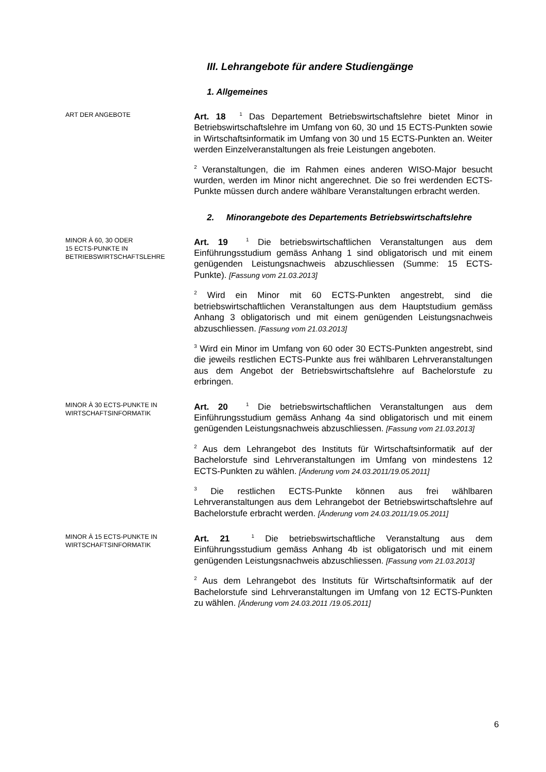III. Lehrangebote für andere Studiengänge
1. Allgemeines
ART DER ANGEBOTE
Art. 18 <sup>1</sup> Das Departement Betriebswirtschaftslehre bietet Minor in Betriebswirtschaftslehre im Umfang von 60, 30 und 15 ECTS-Punkten sowie in Wirtschaftsinformatik im Umfang von 30 und 15 ECTS-Punkten an. Weiter werden Einzelveranstaltungen als freie Leistungen angeboten.
<sup>2</sup> Veranstaltungen, die im Rahmen eines anderen WISO-Major besucht wurden, werden im Minor nicht angerechnet. Die so frei werdenden ECTS-Punkte müssen durch andere wählbare Veranstaltungen erbracht werden.
2. Minorangebote des Departements Betriebswirtschaftslehre
MINOR À 60, 30 ODER
15 ECTS-PUNKTE IN
BETRIEBSWIRTSCHAFTSLEHRE
Art. 19 <sup>1</sup> Die betriebswirtschaftlichen Veranstaltungen aus dem Einführungsstudium gemäss Anhang 1 sind obligatorisch und mit einem genügenden Leistungsnachweis abzuschliessen (Summe: 15 ECTS-Punkte). [Fassung vom 21.03.2013]
<sup>2</sup> Wird ein Minor mit 60 ECTS-Punkten angestrebt, sind die betriebswirtschaftlichen Veranstaltungen aus dem Hauptstudium gemäss Anhang 3 obligatorisch und mit einem genügenden Leistungsnachweis abzuschliessen. [Fassung vom 21.03.2013]
<sup>3</sup> Wird ein Minor im Umfang von 60 oder 30 ECTS-Punkten angestrebt, sind die jeweils restlichen ECTS-Punkte aus frei wählbaren Lehrveranstaltungen aus dem Angebot der Betriebswirtschaftslehre auf Bachelorstufe zu erbringen.
MINOR À 30 ECTS-PUNKTE IN
WIRTSCHAFTSINFORMATIK
Art. 20 <sup>1</sup> Die betriebswirtschaftlichen Veranstaltungen aus dem Einführungsstudium gemäss Anhang 4a sind obligatorisch und mit einem genügenden Leistungsnachweis abzuschliessen. [Fassung vom 21.03.2013]
<sup>2</sup> Aus dem Lehrangebot des Instituts für Wirtschaftsinformatik auf der Bachelorstufe sind Lehrveranstaltungen im Umfang von mindestens 12 ECTS-Punkten zu wählen. [Änderung vom 24.03.2011/19.05.2011]
<sup>3</sup> Die restlichen ECTS-Punkte können aus frei wählbaren Lehrveranstaltungen aus dem Lehrangebot der Betriebswirtschaftslehre auf Bachelorstufe erbracht werden. [Änderung vom 24.03.2011/19.05.2011]
MINOR À 15 ECTS-PUNKTE IN
WIRTSCHAFTSINFORMATIK
Art. 21 <sup>1</sup> Die betriebswirtschaftliche Veranstaltung aus dem Einführungsstudium gemäss Anhang 4b ist obligatorisch und mit einem genügenden Leistungsnachweis abzuschliessen. [Fassung vom 21.03.2013]
<sup>2</sup> Aus dem Lehrangebot des Instituts für Wirtschaftsinformatik auf der Bachelorstufe sind Lehrveranstaltungen im Umfang von 12 ECTS-Punkten zu wählen. [Änderung vom 24.03.2011 /19.05.2011]
6